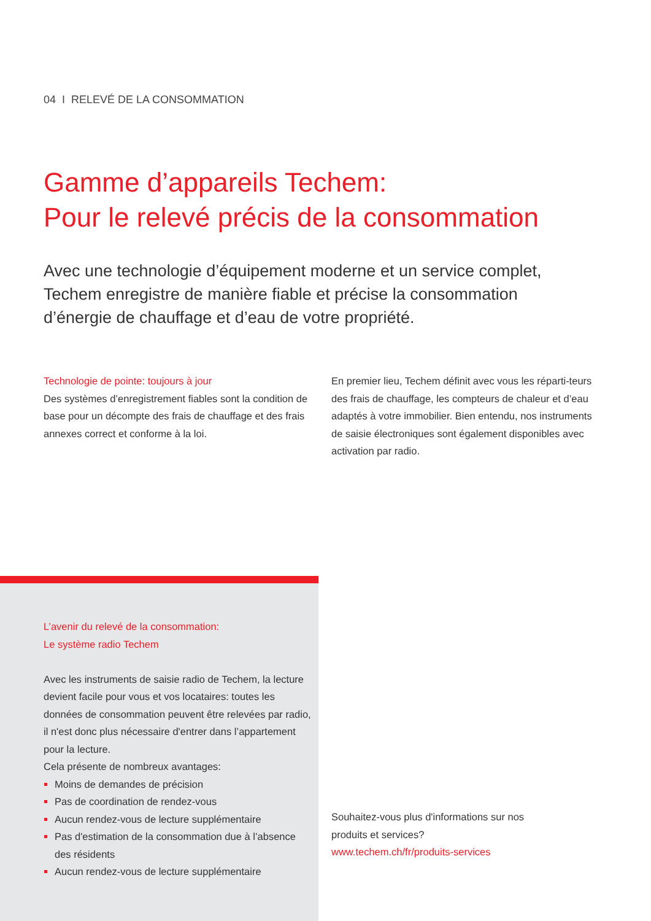04 I RELEVÉ DE LA CONSOMMATION
Gamme d’appareils Techem:
Pour le relevé précis de la consommation
Avec une technologie d’équipement moderne et un service complet, Techem enregistre de manière fiable et précise la consommation d’énergie de chauffage et d’eau de votre propriété.
Technologie de pointe: toujours à jour
Des systèmes d’enregistrement fiables sont la condition de base pour un décompte des frais de chauffage et des frais annexes correct et conforme à la loi.
En premier lieu, Techem définit avec vous les réparti-teurs des frais de chauffage, les compteurs de chaleur et d’eau adaptés à votre immobilier. Bien entendu, nos instruments de saisie électroniques sont également disponibles avec activation par radio.
L’avenir du relevé de la consommation:
Le système radio Techem
Avec les instruments de saisie radio de Techem, la lecture devient facile pour vous et vos locataires: toutes les données de consommation peuvent être relevées par radio, il n'est donc plus nécessaire d'entrer dans l’appartement pour la lecture.
Cela présente de nombreux avantages:
Moins de demandes de précision
Pas de coordination de rendez-vous
Aucun rendez-vous de lecture supplémentaire
Pas d'estimation de la consommation due à l’absence des résidents
Aucun rendez-vous de lecture supplémentaire
Souhaitez-vous plus d'informations sur nos
produits et services?
www.techem.ch/fr/produits-services